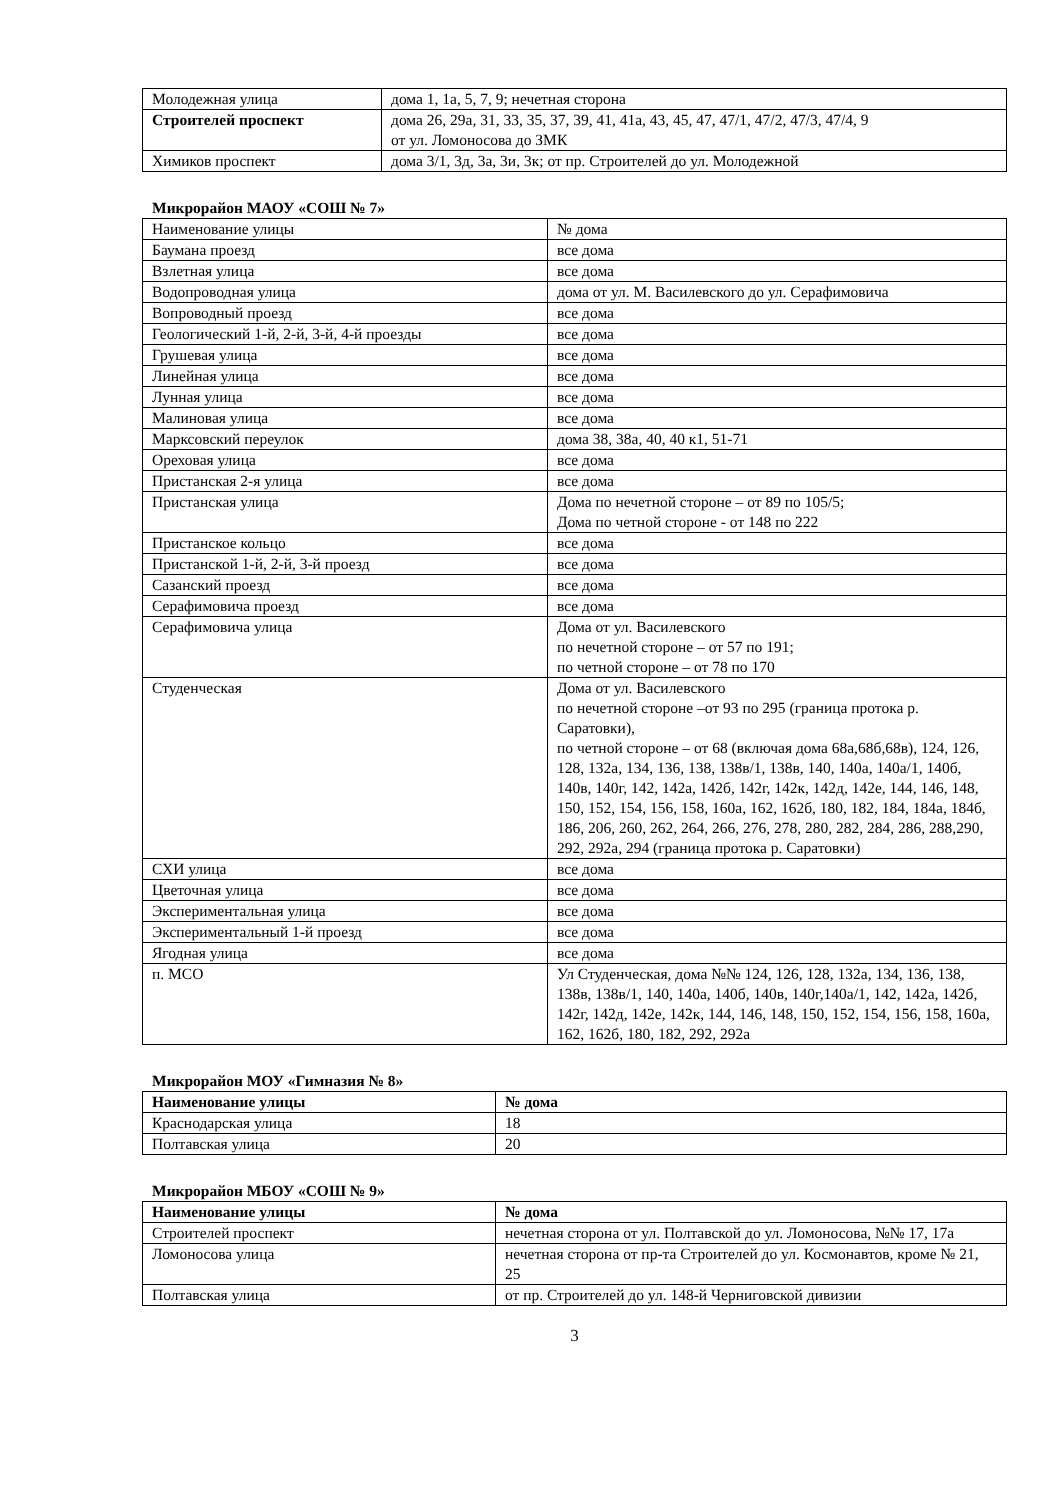| Молодежная улица | дома 1, 1а, 5, 7, 9; нечетная сторона |
| Строителей проспект | дома 26, 29а, 31, 33, 35, 37, 39, 41, 41а, 43, 45, 47, 47/1, 47/2, 47/3, 47/4, 9 от ул. Ломоносова до ЗМК |
| Химиков проспект | дома 3/1, 3д, 3а, 3и, 3к; от пр. Строителей до ул. Молодежной |
Микрорайон МАОУ «СОШ № 7»
| Наименование улицы | № дома |
| Баумана проезд | все дома |
| Взлетная улица | все дома |
| Водопроводная улица | дома от ул. М. Василевского до ул. Серафимовича |
| Вопроводный проезд | все дома |
| Геологический 1-й, 2-й, 3-й, 4-й проезды | все дома |
| Грушевая улица | все дома |
| Линейная улица | все дома |
| Лунная улица | все дома |
| Малиновая улица | все дома |
| Марксовский переулок | дома 38, 38а, 40, 40 к1, 51-71 |
| Ореховая улица | все дома |
| Пристанская 2-я улица | все дома |
| Пристанская улица | Дома по нечетной стороне – от 89 по 105/5; Дома по четной стороне - от 148 по 222 |
| Пристанское кольцо | все дома |
| Пристанской 1-й, 2-й, 3-й проезд | все дома |
| Сазанский проезд | все дома |
| Серафимовича проезд | все дома |
| Серафимовича улица | Дома от ул. Василевского по нечетной стороне – от 57 по 191; по четной стороне – от 78 по 170 |
| Студенческая | Дома от ул. Василевского по нечетной стороне –от 93 по 295 (граница протока р. Саратовки), по четной стороне – от 68 (включая дома 68а,68б,68в), 124, 126, 128, 132а, 134, 136, 138, 138в/1, 138в, 140, 140а, 140а/1, 140б, 140в, 140г, 142, 142а, 142б, 142г, 142к, 142д, 142е, 144, 146, 148, 150, 152, 154, 156, 158, 160а, 162, 162б, 180, 182, 184, 184а, 184б, 186, 206, 260, 262, 264, 266, 276, 278, 280, 282, 284, 286, 288,290, 292, 292а, 294 (граница протока р. Саратовки) |
| СХИ улица | все дома |
| Цветочная улица | все дома |
| Экспериментальная улица | все дома |
| Экспериментальный 1-й проезд | все дома |
| Ягодная улица | все дома |
| п. МСО | Ул Студенческая, дома №№ 124, 126, 128, 132а, 134, 136, 138, 138в, 138в/1, 140, 140а, 140б, 140в, 140г,140а/1, 142, 142а, 142б, 142г, 142д, 142е, 142к, 144, 146, 148, 150, 152, 154, 156, 158, 160а, 162, 162б, 180, 182, 292, 292а |
Микрорайон МОУ «Гимназия № 8»
| Наименование улицы | № дома |
| --- | --- |
| Краснодарская улица | 18 |
| Полтавская улица | 20 |
Микрорайон МБОУ «СОШ № 9»
| Наименование улицы | № дома |
| --- | --- |
| Строителей проспект | нечетная сторона от ул. Полтавской до ул. Ломоносова, №№ 17, 17а |
| Ломоносова улица | нечетная сторона от пр-та Строителей до ул. Космонавтов, кроме № 21, 25 |
| Полтавская улица | от пр. Строителей до ул. 148-й Черниговской дивизии |
3